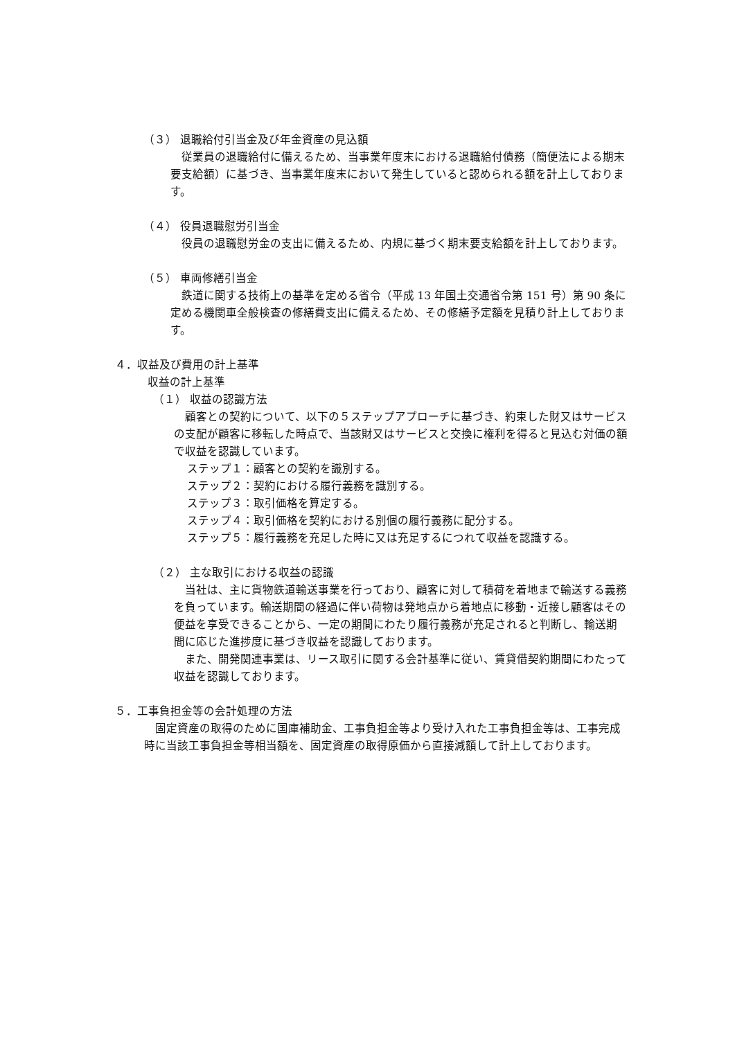（３） 退職給付引当金及び年金資産の見込額
従業員の退職給付に備えるため、当事業年度末における退職給付債務（簡便法による期末要支給額）に基づき、当事業年度末において発生していると認められる額を計上しております。
（４） 役員退職慰労引当金
役員の退職慰労金の支出に備えるため、内規に基づく期末要支給額を計上しております。
（５） 車両修繕引当金
鉄道に関する技術上の基準を定める省令（平成 13 年国土交通省令第 151 号）第 90 条に定める機関車全般検査の修繕費支出に備えるため、その修繕予定額を見積り計上しております。
４．収益及び費用の計上基準
収益の計上基準
（１） 収益の認識方法
顧客との契約について、以下の５ステップアプローチに基づき、約束した財又はサービスの支配が顧客に移転した時点で、当該財又はサービスと交換に権利を得ると見込む対価の額で収益を認識しています。
ステップ１：顧客との契約を識別する。
ステップ２：契約における履行義務を識別する。
ステップ３：取引価格を算定する。
ステップ４：取引価格を契約における別個の履行義務に配分する。
ステップ５：履行義務を充足した時に又は充足するにつれて収益を認識する。
（２） 主な取引における収益の認識
当社は、主に貨物鉄道輸送事業を行っており、顧客に対して積荷を着地まで輸送する義務を負っています。輸送期間の経過に伴い荷物は発地点から着地点に移動・近接し顧客はその便益を享受できることから、一定の期間にわたり履行義務が充足されると判断し、輸送期間に応じた進捗度に基づき収益を認識しております。
また、開発関連事業は、リース取引に関する会計基準に従い、賃貸借契約期間にわたって収益を認識しております。
５．工事負担金等の会計処理の方法
固定資産の取得のために国庫補助金、工事負担金等より受け入れた工事負担金等は、工事完成時に当該工事負担金等相当額を、固定資産の取得原価から直接減額して計上しております。